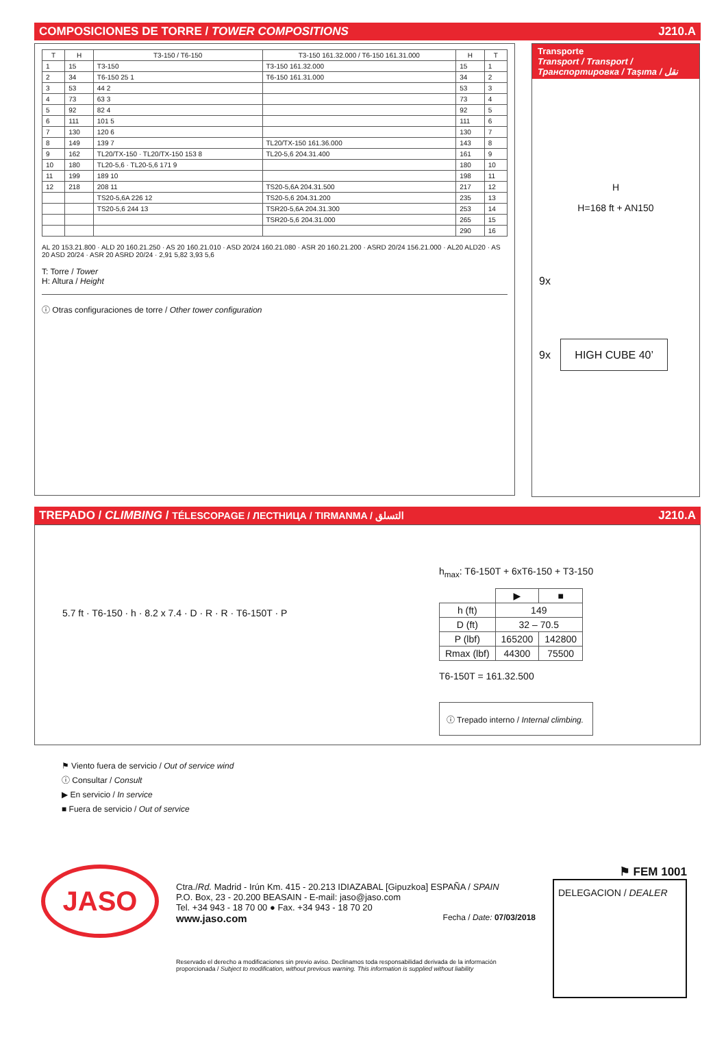COMPOSICIONES DE TORRE / TOWER COMPOSITIONS J210.A
| T | H | T3-150 / T6-150 | T3-150 161.32.000 / T6-150 161.31.000 | H | T |
| --- | --- | --- | --- | --- | --- |
| 1 | 15 | T3-150 | T3-150 161.32.000 | 15 | 1 |
| 2 | 34 | T6-150 25 1 | T6-150 161.31.000 | 34 | 2 |
| 3 | 53 | 44 2 | | 53 | 3 |
| 4 | 73 | 63 3 | | 73 | 4 |
| 5 | 92 | 82 4 | | 92 | 5 |
| 6 | 111 | 101 5 | | 111 | 6 |
| 7 | 130 | 120 6 | | 130 | 7 |
| 8 | 149 | 139 7 | TL20/TX-150 161.36.000 | 143 | 8 |
| 9 | 162 | TL20/TX-150 · TL20/TX-150 153 8 | TL20-5,6 204.31.400 | 161 | 9 |
| 10 | 180 | TL20-5,6 · TL20-5,6 171 9 | | 180 | 10 |
| 11 | 199 | 189 10 | | 198 | 11 |
| 12 | 218 | 208 11 | TS20-5,6A 204.31.500 | 217 | 12 |
| | | TS20-5,6A 226 12 | TS20-5,6 204.31.200 | 235 | 13 |
| | | TS20-5,6 244 13 | TSR20-5,6A 204.31.300 | 253 | 14 |
| | | | TSR20-5,6 204.31.000 | 265 | 15 |
| | | | | 290 | 16 |
AL 20 153.21.800 · ALD 20 160.21.250 · AS 20 160.21.010 · ASD 20/24 160.21.080 · ASR 20 160.21.200 · ASRD 20/24 156.21.000 · AL20 ALD20 · AS 20 ASD 20/24 · ASR 20 ASRD 20/24 · 2,91 5,82 3,93 5,6
T: Torre / Tower
H: Altura / Height
ⓘ Otras configuraciones de torre / Other tower configuration
Transporte
Transport / Transport / Транспортировка / Taşıma / نقل
H
H=168 ft + AN150
9x
9x HIGH CUBE 40’
TREPADO / CLIMBING / TÉLESCOPAGE / ЛЕСТНИЦА / TIRMANMA / التسلق J210.A
5.7 ft · T6-150 · h · 8.2 x 7.4 · D · R · R · T6-150T · P
h<sub>max</sub>: T6-150T + 6xT6-150 + T3-150
| | ▶ | ■ |
| h (ft) | 149 | |
| D (ft) | 32 – 70.5 | |
| P (lbf) | 165200 | 142800 |
| Rmax (lbf) | 44300 | 75500 |
T6-150T = 161.32.500
ⓘ Trepado interno / Internal climbing.
⚑ Viento fuera de servicio / Out of service wind
ⓘ Consultar / Consult
▶ En servicio / In service
■ Fuera de servicio / Out of service
JASO
Ctra./Rd. Madrid - Irún Km. 415 - 20.213 IDIAZABAL [Gipuzkoa] ESPAÑA / SPAIN
P.O. Box, 23 - 20.200 BEASAIN - E-mail: jaso@jaso.com
Tel. +34 943 - 18 70 00 ● Fax. +34 943 - 18 70 20
www.jaso.com Fecha / Date: 07/03/2018
Reservado el derecho a modificaciones sin previo aviso. Declinamos toda responsabilidad derivada de la información proporcionada / Subject to modification, without previous warning. This information is supplied without liability
⚑ FEM 1001
DELEGACION / DEALER